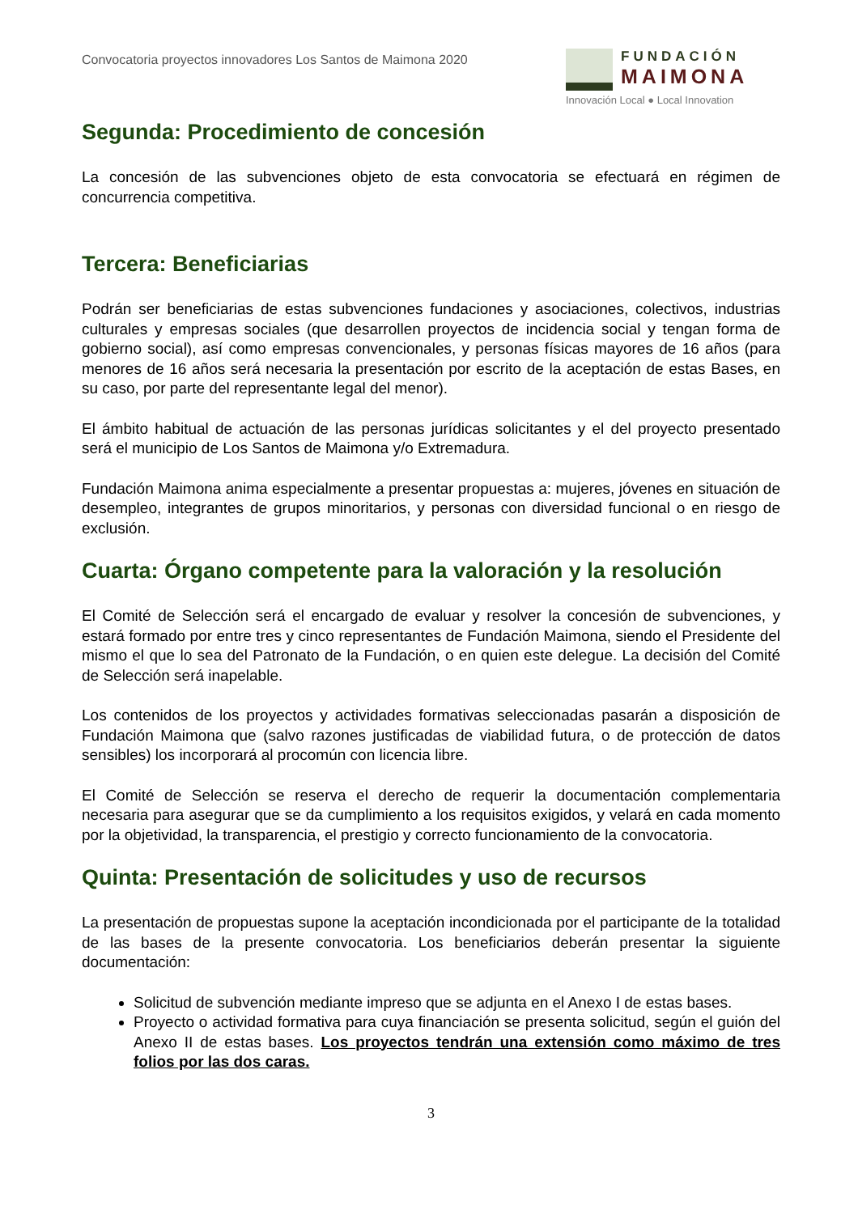Convocatoria proyectos innovadores Los Santos de Maimona 2020
FUNDACIÓN
MAIMONA
Innovación Local ● Local Innovation
Segunda: Procedimiento de concesión
La concesión de las subvenciones objeto de esta convocatoria se efectuará en régimen de concurrencia competitiva.
Tercera: Beneficiarias
Podrán ser beneficiarias de estas subvenciones fundaciones y asociaciones, colectivos, industrias culturales y empresas sociales (que desarrollen proyectos de incidencia social y tengan forma de gobierno social), así como empresas convencionales, y personas físicas mayores de 16 años (para menores de 16 años será necesaria la presentación por escrito de la aceptación de estas Bases, en su caso, por parte del representante legal del menor).
El ámbito habitual de actuación de las personas jurídicas solicitantes y el del proyecto presentado será el municipio de Los Santos de Maimona y/o Extremadura.
Fundación Maimona anima especialmente a presentar propuestas a: mujeres, jóvenes en situación de desempleo, integrantes de grupos minoritarios, y personas con diversidad funcional o en riesgo de exclusión.
Cuarta: Órgano competente para la valoración y la resolución
El Comité de Selección será el encargado de evaluar y resolver la concesión de subvenciones, y estará formado por entre tres y cinco representantes de Fundación Maimona, siendo el Presidente del mismo el que lo sea del Patronato de la Fundación, o en quien este delegue. La decisión del Comité de Selección será inapelable.
Los contenidos de los proyectos y actividades formativas seleccionadas pasarán a disposición de Fundación Maimona que (salvo razones justificadas de viabilidad futura, o de protección de datos sensibles) los incorporará al procomún con licencia libre.
El Comité de Selección se reserva el derecho de requerir la documentación complementaria necesaria para asegurar que se da cumplimiento a los requisitos exigidos, y velará en cada momento por la objetividad, la transparencia, el prestigio y correcto funcionamiento de la convocatoria.
Quinta: Presentación de solicitudes y uso de recursos
La presentación de propuestas supone la aceptación incondicionada por el participante de la totalidad de las bases de la presente convocatoria. Los beneficiarios deberán presentar la siguiente documentación:
Solicitud de subvención mediante impreso que se adjunta en el Anexo I de estas bases.
Proyecto o actividad formativa para cuya financiación se presenta solicitud, según el guión del Anexo II de estas bases. Los proyectos tendrán una extensión como máximo de tres folios por las dos caras.
3